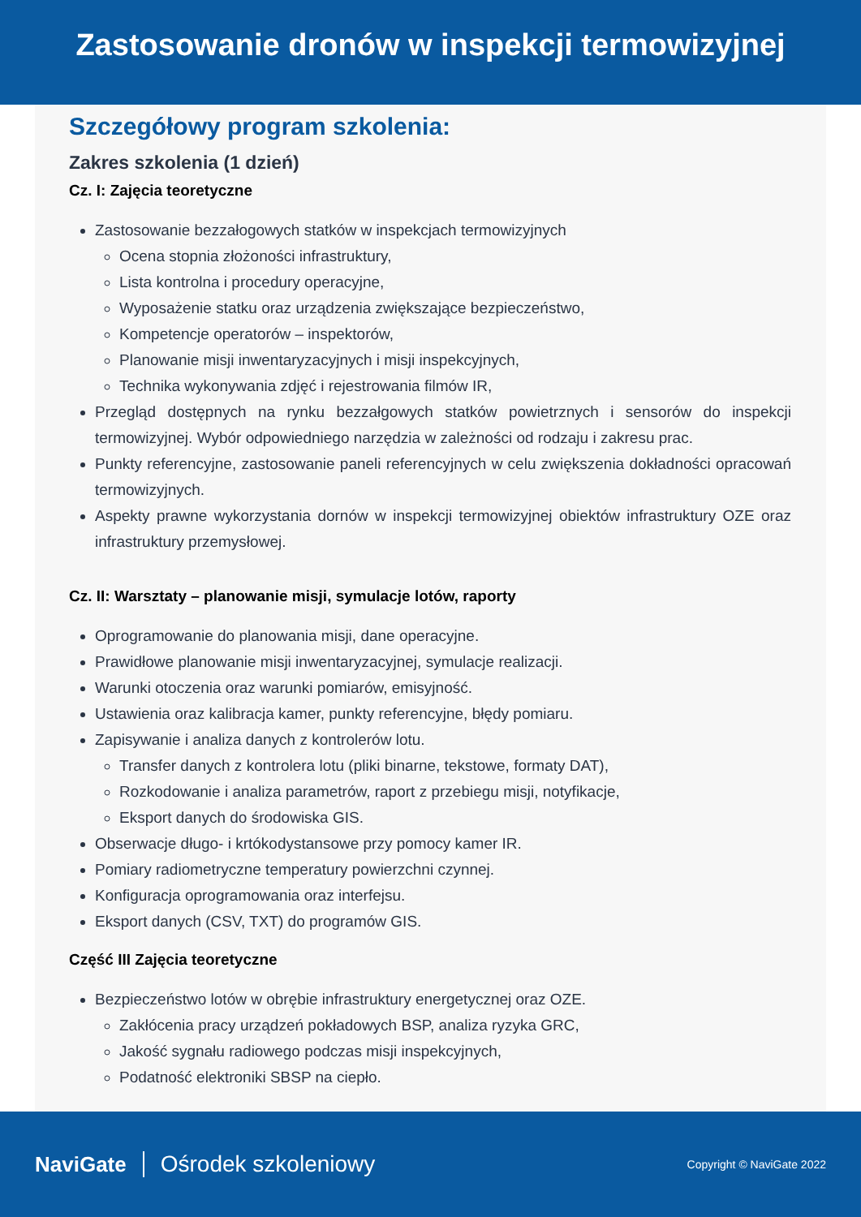Zastosowanie dronów w inspekcji termowizyjnej
Szczegółowy program szkolenia:
Zakres szkolenia (1 dzień)
Cz. I: Zajęcia teoretyczne
Zastosowanie bezzałogowych statków w inspekcjach termowizyjnych
Ocena stopnia złożoności infrastruktury,
Lista kontrolna i procedury operacyjne,
Wyposażenie statku oraz urządzenia zwiększające bezpieczeństwo,
Kompetencje operatorów – inspektorów,
Planowanie misji inwentaryzacyjnych i misji inspekcyjnych,
Technika wykonywania zdjęć i rejestrowania filmów IR,
Przegląd dostępnych na rynku bezzałgowych statków powietrznych i sensorów do inspekcji termowizyjnej. Wybór odpowiedniego narzędzia w zależności od rodzaju i zakresu prac.
Punkty referencyjne, zastosowanie paneli referencyjnych w celu zwiększenia dokładności opracowań termowizyjnych.
Aspekty prawne wykorzystania dornów w inspekcji termowizyjnej obiektów infrastruktury OZE oraz infrastruktury przemysłowej.
Cz. II: Warsztaty – planowanie misji, symulacje lotów, raporty
Oprogramowanie do planowania misji, dane operacyjne.
Prawidłowe planowanie misji inwentaryzacyjnej, symulacje realizacji.
Warunki otoczenia oraz warunki pomiarów, emisyjność.
Ustawienia oraz kalibracja kamer, punkty referencyjne, błędy pomiaru.
Zapisywanie i analiza danych z kontrolerów lotu.
Transfer danych z kontrolera lotu (pliki binarne, tekstowe, formaty DAT),
Rozkodowanie i analiza parametrów, raport z przebiegu misji, notyfikacje,
Eksport danych do środowiska GIS.
Obserwacje długo- i krtókodystansowe przy pomocy kamer IR.
Pomiary radiometryczne temperatury powierzchni czynnej.
Konfiguracja oprogramowania oraz interfejsu.
Eksport danych (CSV, TXT) do programów GIS.
Część III Zajęcia teoretyczne
Bezpieczeństwo lotów w obrębie infrastruktury energetycznej oraz OZE.
Zakłócenia pracy urządzeń pokładowych BSP, analiza ryzyka GRC,
Jakość sygnału radiowego podczas misji inspekcyjnych,
Podatność elektroniki SBSP na ciepło.
NaviGate Ośrodek szkoleniowy
Copyright © NaviGate 2022